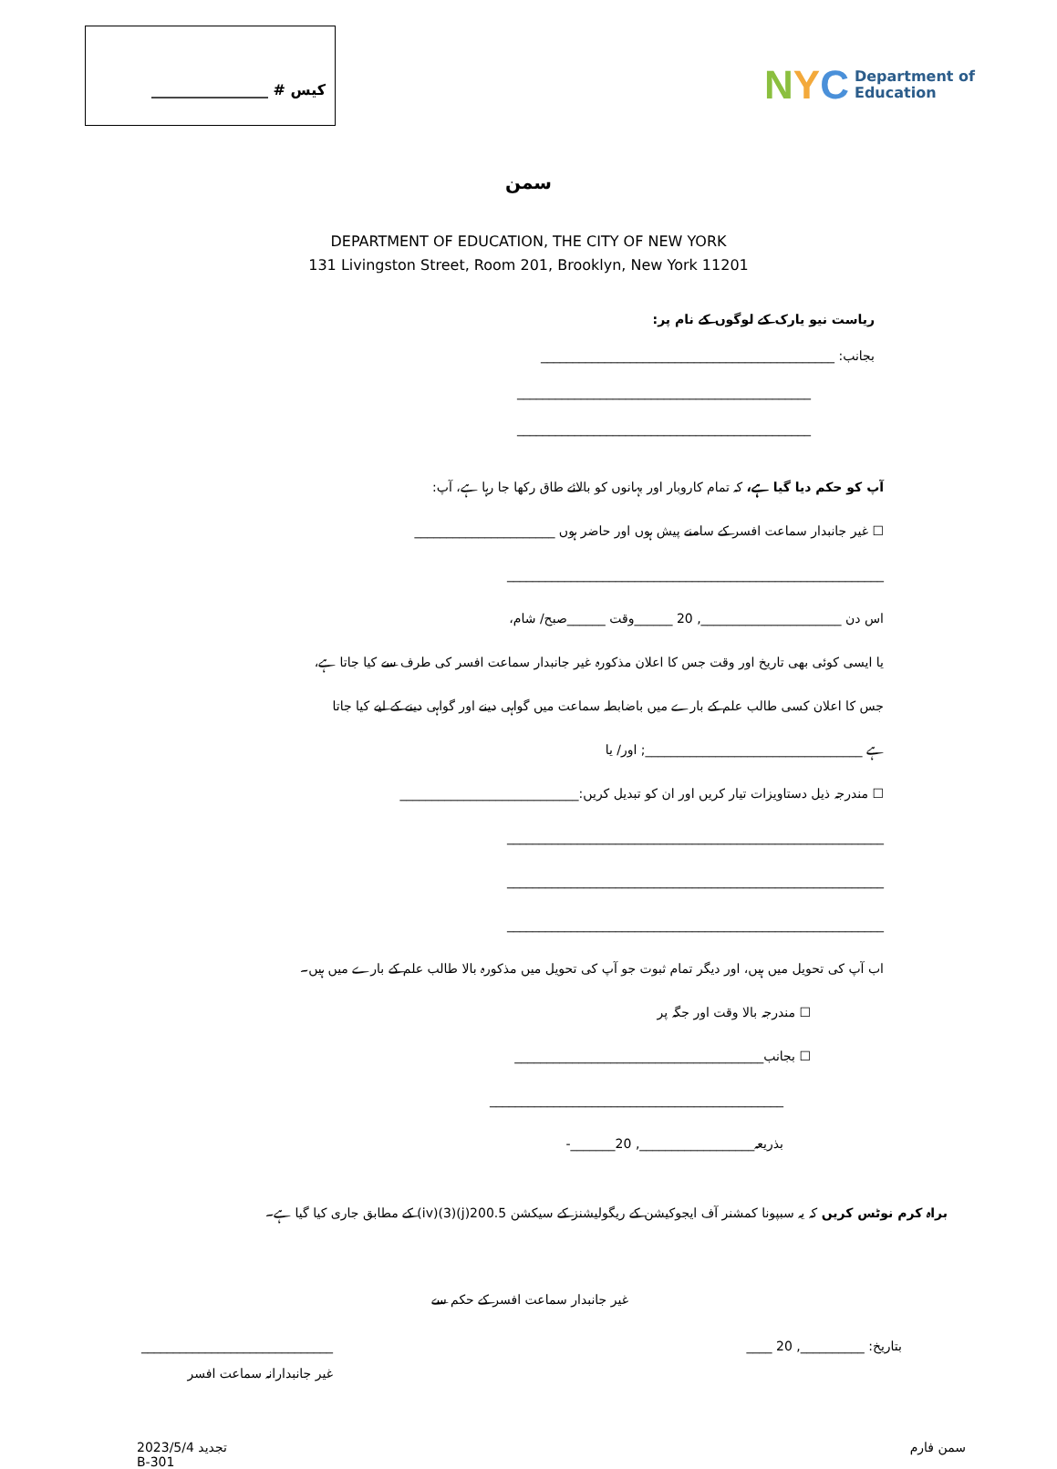کیس # ________________
NYC
Department of
Education
سمن
DEPARTMENT OF EDUCATION, THE CITY OF NEW YORK
131 Livingston Street, Room 201, Brooklyn, New York 11201
ریاست نیو یارک کے لوگوں کے نام پر:
بجانب: ______________________________________________
______________________________________________
______________________________________________
آپ کو حکم دیا گیا ہے، کہ تمام کاروبار اور بہانوں کو بالائے طاق رکھا جا رہا ہے، آپ:
☐ غیر جانبدار سماعت افسر کے سامنے پیش ہوں اور حاضر ہوں ______________________
___________________________________________________________
اس دن ______________________, 20 ______وقت ______صبح/ شام،
یا ایسی کوئی بھی تاریخ اور وقت جس کا اعلان مذکورہ غیر جانبدار سماعت افسر کی طرف سے کیا جاتا ہے،
جس کا اعلان کسی طالب علم کے بارے میں باضابطہ سماعت میں گواہی دینے اور گواہی دینے کے لیے کیا جاتا
ہے __________________________________; اور/ یا
☐ مندرجہ ذیل دستاویزات تیار کریں اور ان کو تبدیل کریں:____________________________
___________________________________________________________
___________________________________________________________
___________________________________________________________
اب آپ کی تحویل میں ہیں، اور دیگر تمام ثبوت جو آپ کی تحویل میں مذکورہ بالا طالب علم کے بارے میں ہیں۔
☐ مندرجہ بالا وقت اور جگہ پر
☐ بجانب_______________________________________
______________________________________________
بذریعہ__________________, 20_______-
براہ کرم نوٹس کریں کہ یہ سبپونا کمشنر آف ایجوکیشن کے ریگولیشنز کے سیکشن 200.5(j)(3)(iv) کے مطابق جاری کیا گیا ہے۔
غیر جانبدار سماعت افسر کے حکم سے
بتاریخ: __________, 20 ____ ______________________________
غیر جانبدارانہ سماعت افسر
تجدید 2023/5/4
B-301
سمن فارم